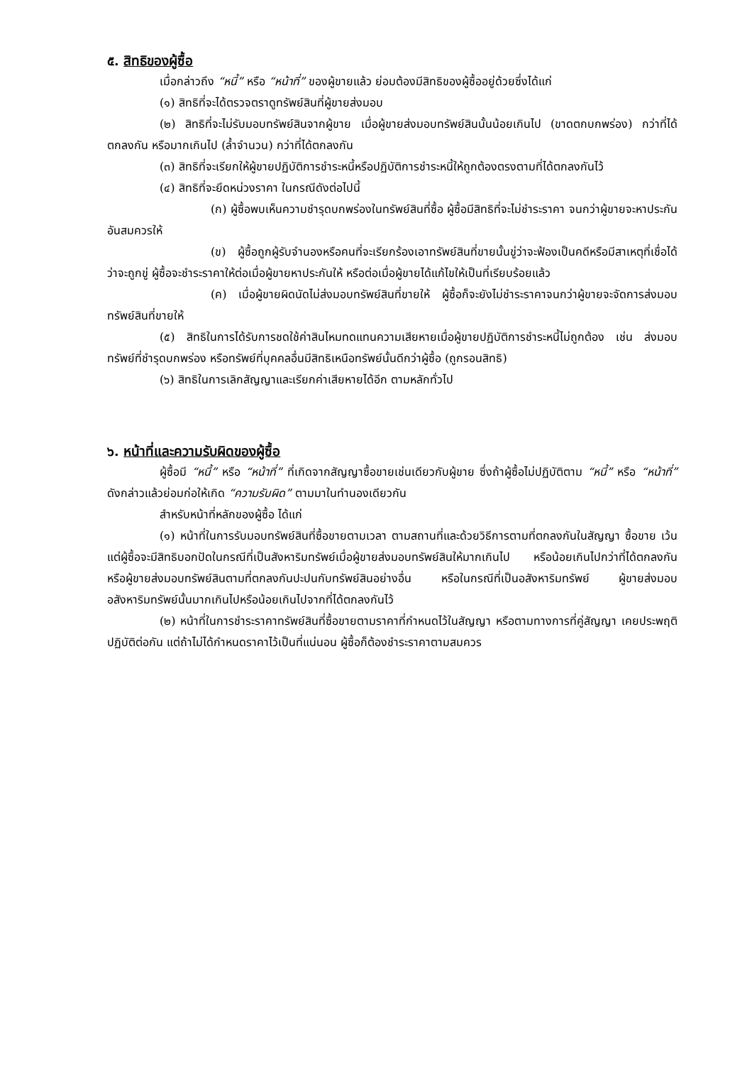๕. สิทธิของผู้ซื้อ
เมื่อกล่าวถึง “หนี้” หรือ “หน้าที่” ของผู้ขายแล้ว ย่อมต้องมีสิทธิของผู้ซื้ออยู่ด้วยซึ่งได้แก่
(๑) สิทธิที่จะได้ตรวจตราดูทรัพย์สินที่ผู้ขายส่งมอบ
(๒) สิทธิที่จะไม่รับมอบทรัพย์สินจากผู้ขาย เมื่อผู้ขายส่งมอบทรัพย์สินนั้นน้อยเกินไป (ขาดตกบกพร่อง) กว่าที่ได้ตกลงกัน หรือมากเกินไป (ล้ำจำนวน) กว่าที่ได้ตกลงกัน
(๓) สิทธิที่จะเรียกให้ผู้ขายปฏิบัติการชำระหนี้หรือปฏิบัติการชำระหนี้ให้ถูกต้องตรงตามที่ได้ตกลงกันไว้
(๔) สิทธิที่จะยึดหน่วงราคา ในกรณีดังต่อไปนี้
(ก) ผู้ซื้อพบเห็นความชำรุดบกพร่องในทรัพย์สินที่ซื้อ ผู้ซื้อมีสิทธิที่จะไม่ชำระราคา จนกว่าผู้ขายจะหาประกันอันสมควรให้
(ข) ผู้ซื้อถูกผู้รับจำนองหรือคนที่จะเรียกร้องเอาทรัพย์สินที่ขายนั้นขู่ว่าจะฟ้องเป็นคดีหรือมีสาเหตุที่เชื่อได้ว่าจะถูกขู่ ผู้ซื้อจะชำระราคาให้ต่อเมื่อผู้ขายหาประกันให้ หรือต่อเมื่อผู้ขายได้แก้ไขให้เป็นที่เรียบร้อยแล้ว
(ค) เมื่อผู้ขายผิดนัดไม่ส่งมอบทรัพย์สินที่ขายให้ ผู้ซื้อก็จะยังไม่ชำระราคาจนกว่าผู้ขายจะจัดการส่งมอบทรัพย์สินที่ขายให้
(๕) สิทธิในการได้รับการชดใช้ค่าสินไหมทดแทนความเสียหายเมื่อผู้ขายปฏิบัติการชำระหนี้ไม่ถูกต้อง เช่น ส่งมอบทรัพย์ที่ชำรุดบกพร่อง หรือทรัพย์ที่บุคคลอื่นมีสิทธิเหนือทรัพย์นั้นดีกว่าผู้ซื้อ (ถูกรอนสิทธิ)
(๖) สิทธิในการเลิกสัญญาและเรียกค่าเสียหายได้อีก ตามหลักทั่วไป
๖. หน้าที่และความรับผิดของผู้ซื้อ
ผู้ซื้อมี “หนี้” หรือ “หน้าที่” ที่เกิดจากสัญญาซื้อขายเช่นเดียวกับผู้ขาย ซึ่งถ้าผู้ซื้อไม่ปฏิบัติตาม “หนี้” หรือ “หน้าที่” ดังกล่าวแล้วย่อมก่อให้เกิด “ความรับผิด” ตามมาในทำนองเดียวกัน
สำหรับหน้าที่หลักของผู้ซื้อ ได้แก่
(๑) หน้าที่ในการรับมอบทรัพย์สินที่ซื้อขายตามเวลา ตามสถานที่และด้วยวิธีการตามที่ตกลงกันในสัญญา ซื้อขาย เว้นแต่ผู้ซื้อจะมีสิทธิบอกปัดในกรณีที่เป็นสังหาริมทรัพย์เมื่อผู้ขายส่งมอบทรัพย์สินให้มากเกินไป หรือน้อยเกินไปกว่าที่ได้ตกลงกัน หรือผู้ขายส่งมอบทรัพย์สินตามที่ตกลงกันปะปนกับทรัพย์สินอย่างอื่น หรือในกรณีที่เป็นอสังหาริมทรัพย์ ผู้ขายส่งมอบอสังหาริมทรัพย์นั้นมากเกินไปหรือน้อยเกินไปจากที่ได้ตกลงกันไว้
(๒) หน้าที่ในการชำระราคาทรัพย์สินที่ซื้อขายตามราคาที่กำหนดไว้ในสัญญา หรือตามทางการที่คู่สัญญา เคยประพฤติปฏิบัติต่อกัน แต่ถ้าไม่ได้กำหนดราคาไว้เป็นที่แน่นอน ผู้ซื้อก็ต้องชำระราคาตามสมควร